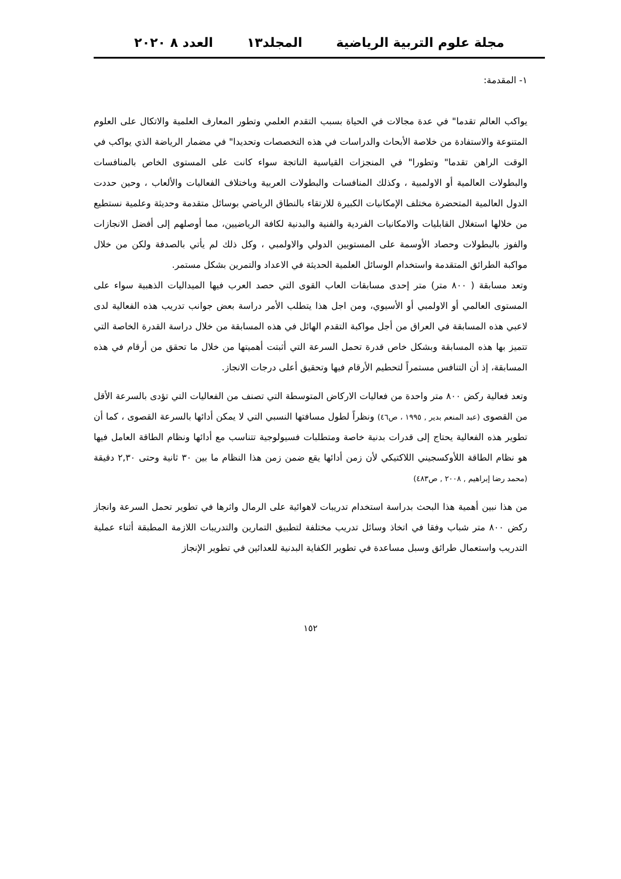مجلة علوم التربية الرياضية المجلد١٣ العدد ٨ ٢٠٢٠
١- المقدمة:
يواكب العالم تقدما" في عدة مجالات في الحياة بسبب التقدم العلمي وتطور المعارف العلمية والاتكال على العلوم المتنوعة والاستفادة من خلاصة الأبحاث والدراسات في هذه التخصصات وتحديدا" في مضمار الرياضة الذي يواكب في الوقت الراهن تقدما" وتطورا" في المنجزات القياسية الناتجة سواء كانت على المستوى الخاص بالمنافسات والبطولات العالمية أو الاولمبية ، وكذلك المنافسات والبطولات العربية وباختلاف الفعاليات والألعاب ، وحين حددت الدول العالمية المتحضرة مختلف الإمكانيات الكبيرة للارتقاء بالنطاق الرياضي بوسائل متقدمة وحديثة وعلمية نستطيع من خلالها استغلال القابليات والامكانيات الفردية والفنية والبدنية لكافة الرياضيين، مما أوصلهم إلى أفضل الانجازات والفوز بالبطولات وحصاد الأوسمة على المستويين الدولي والاولمبي ، وكل ذلك لم يأتي بالصدفة ولكن من خلال مواكبة الطرائق المتقدمة واستخدام الوسائل العلمية الحديثة في الاعداد والتمرين بشكل مستمر.
وتعد مسابقة ( ٨٠٠ متر) متر إحدى مسابقات العاب القوى التي حصد العرب فيها الميداليات الذهبية سواء على المستوى العالمي أو الاولمبي أو الأسيوي، ومن اجل هذا يتطلب الأمر دراسة بعض جوانب تدريب هذه الفعالية لدى لاعبي هذه المسابقة في العراق من أجل مواكبة التقدم الهائل في هذه المسابقة من خلال دراسة القدرة الخاصة التي تتميز بها هذه المسابقة وبشكل خاص قدرة تحمل السرعة التي أثبتت أهميتها من خلال ما تحقق من أرقام في هذه المسابقة، إذ أن التنافس مستمراً لتحطيم الأرقام فيها وتحقيق أعلى درجات الانجاز.
وتعد فعالية ركض ٨٠٠ متر واحدة من فعاليات الاركاض المتوسطة التي تصنف من الفعاليات التي تؤدى بالسرعة الأقل من القصوى (عبد المنعم بدير , ١٩٩٥ ، ص٤٦) ونظراً لطول مسافتها النسبي التي لا يمكن أدائها بالسرعة القصوى ، كما أن تطوير هذه الفعالية يحتاج إلى قدرات بدنية خاصة ومتطلبات فسيولوجية تتناسب مع أدائها ونظام الطاقة العامل فيها هو نظام الطاقة اللأوكسجيني اللاكتيكي لأن زمن أدائها يقع ضمن زمن هذا النظام ما بين ٣٠ ثانية وحتى ٢,٣٠ دقيقة (محمد رضا إبراهيم , ٢٠٠٨ , ص٤٨٣)
من هذا نبين أهمية هذا البحث بدراسة استخدام تدريبات لاهوائية على الرمال واثرها في تطوير تحمل السرعة وانجاز ركض ٨٠٠ متر شباب وفقا في اتخاذ وسائل تدريب مختلفة لتطبيق التمارين والتدريبات اللازمة المطبقة أثناء عملية التدريب واستعمال طرائق وسبل مساعدة في تطوير الكفاية البدنية للعدائين في تطوير الإنجاز
١٥٢